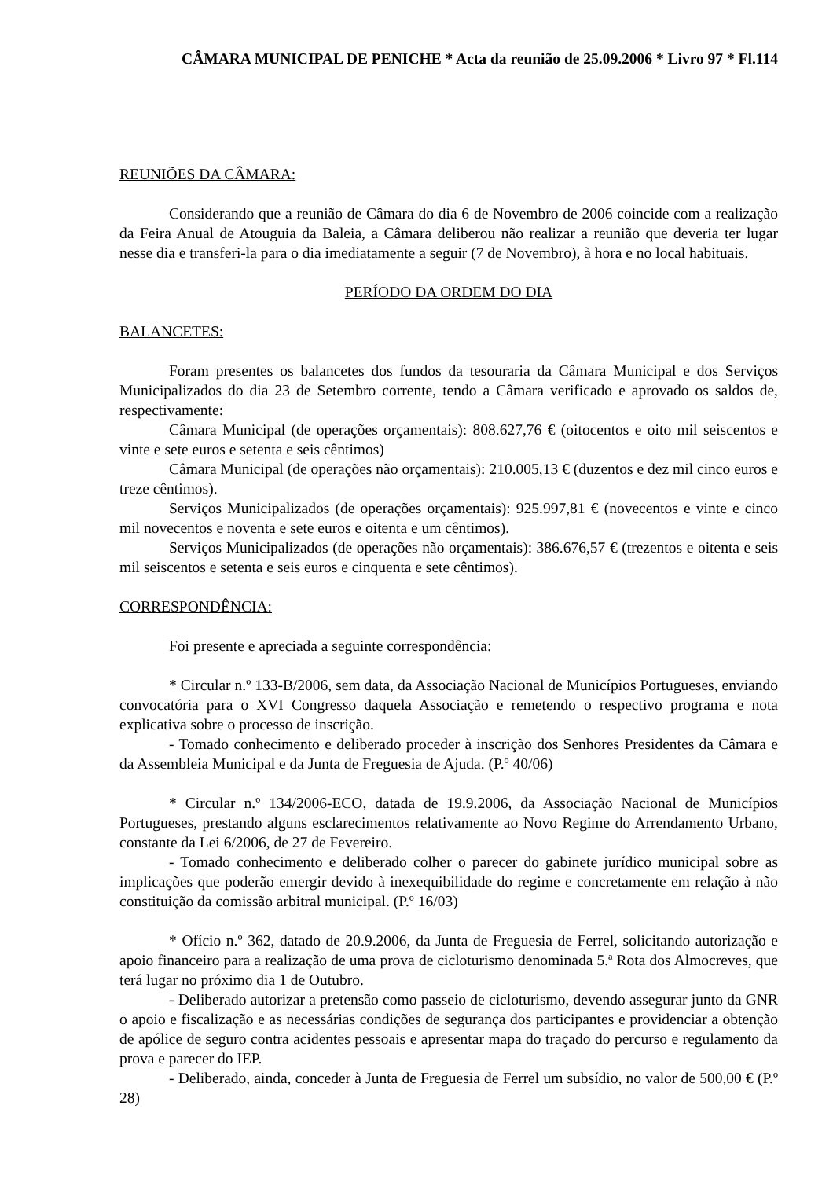CÂMARA MUNICIPAL DE PENICHE * Acta da reunião de 25.09.2006 * Livro 97 * Fl.114
REUNIÕES DA CÂMARA:
Considerando que a reunião de Câmara do dia 6 de Novembro de 2006 coincide com a realização da Feira Anual de Atouguia da Baleia, a Câmara deliberou não realizar a reunião que deveria ter lugar nesse dia e transferi-la para o dia imediatamente a seguir (7 de Novembro), à hora e no local habituais.
PERÍODO DA ORDEM DO DIA
BALANCETES:
Foram presentes os balancetes dos fundos da tesouraria da Câmara Municipal e dos Serviços Municipalizados do dia 23 de Setembro corrente, tendo a Câmara verificado e aprovado os saldos de, respectivamente:
Câmara Municipal (de operações orçamentais): 808.627,76 € (oitocentos e oito mil seiscentos e vinte e sete euros e setenta e seis cêntimos)
Câmara Municipal (de operações não orçamentais): 210.005,13 € (duzentos e dez mil cinco euros e treze cêntimos).
Serviços Municipalizados (de operações orçamentais): 925.997,81 € (novecentos e vinte e cinco mil novecentos e noventa e sete euros e oitenta e um cêntimos).
Serviços Municipalizados (de operações não orçamentais): 386.676,57 € (trezentos e oitenta e seis mil seiscentos e setenta e seis euros e cinquenta e sete cêntimos).
CORRESPONDÊNCIA:
Foi presente e apreciada a seguinte correspondência:
* Circular n.º 133-B/2006, sem data, da Associação Nacional de Municípios Portugueses, enviando convocatória para o XVI Congresso daquela Associação e remetendo o respectivo programa e nota explicativa sobre o processo de inscrição.
- Tomado conhecimento e deliberado proceder à inscrição dos Senhores Presidentes da Câmara e da Assembleia Municipal e da Junta de Freguesia de Ajuda. (P.º 40/06)
* Circular n.º 134/2006-ECO, datada de 19.9.2006, da Associação Nacional de Municípios Portugueses, prestando alguns esclarecimentos relativamente ao Novo Regime do Arrendamento Urbano, constante da Lei 6/2006, de 27 de Fevereiro.
- Tomado conhecimento e deliberado colher o parecer do gabinete jurídico municipal sobre as implicações que poderão emergir devido à inexequibilidade do regime e concretamente em relação à não constituição da comissão arbitral municipal. (P.º 16/03)
* Ofício n.º 362, datado de 20.9.2006, da Junta de Freguesia de Ferrel, solicitando autorização e apoio financeiro para a realização de uma prova de cicloturismo denominada 5.ª Rota dos Almocreves, que terá lugar no próximo dia 1 de Outubro.
- Deliberado autorizar a pretensão como passeio de cicloturismo, devendo assegurar junto da GNR o apoio e fiscalização e as necessárias condições de segurança dos participantes e providenciar a obtenção de apólice de seguro contra acidentes pessoais e apresentar mapa do traçado do percurso e regulamento da prova e parecer do IEP.
- Deliberado, ainda, conceder à Junta de Freguesia de Ferrel um subsídio, no valor de 500,00 € (P.º 28)